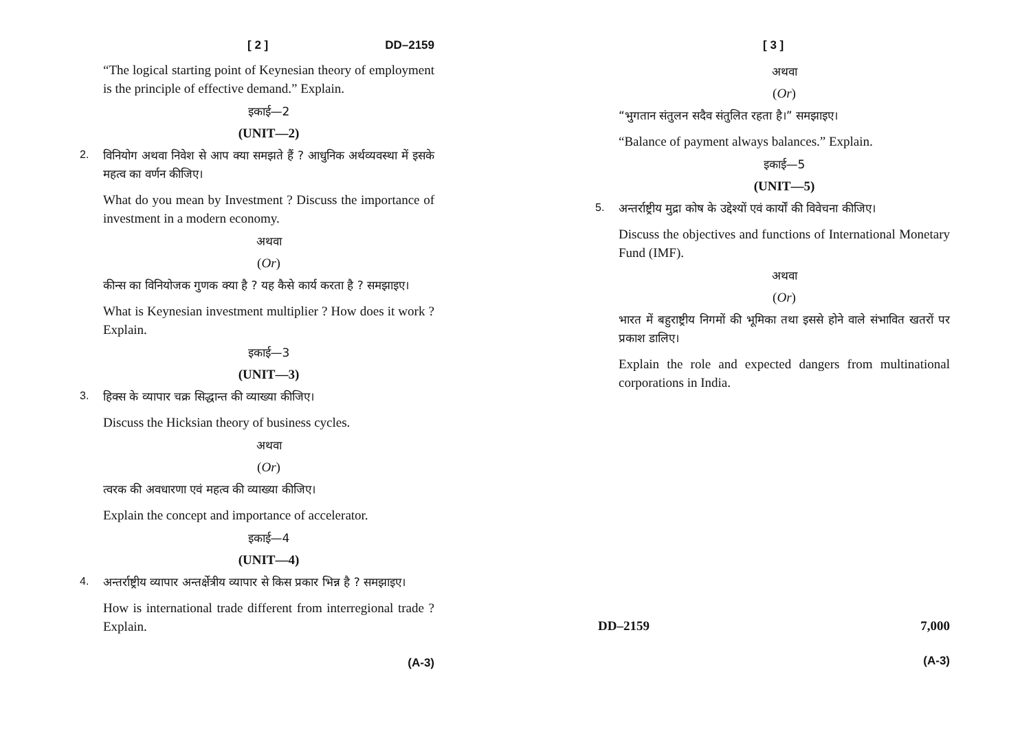[ 2 ] DD–2159
“The logical starting point of Keynesian theory of employment is the principle of effective demand.” Explain.
इकाई—2
(UNIT—2)
2.
विनियोग अथवा निवेश से आप क्या समझते हैं ? आधुनिक अर्थव्यवस्था में इसके महत्व का वर्णन कीजिए।
What do you mean by Investment ? Discuss the importance of investment in a modern economy.
अथवा
(Or)
कीन्स का विनियोजक गुणक क्या है ? यह कैसे कार्य करता है ? समझाइए।
What is Keynesian investment multiplier ? How does it work ? Explain.
इकाई—3
(UNIT—3)
3.
हिक्स के व्यापार चक्र सिद्धान्त की व्याख्या कीजिए।
Discuss the Hicksian theory of business cycles.
अथवा
(Or)
त्वरक की अवधारणा एवं महत्व की व्याख्या कीजिए।
Explain the concept and importance of accelerator.
इकाई—4
(UNIT—4)
4.
अन्तर्राष्ट्रीय व्यापार अन्तर्क्षेत्रीय व्यापार से किस प्रकार भिन्न है ? समझाइए।
How is international trade different from interregional trade ? Explain.
(A-3)
[ 3 ]
अथवा
(Or)
“भुगतान संतुलन सदैव संतुलित रहता है।” समझाइए।
“Balance of payment always balances.” Explain.
इकाई—5
(UNIT—5)
5.
अन्तर्राष्ट्रीय मुद्रा कोष के उद्देश्यों एवं कार्यों की विवेचना कीजिए।
Discuss the objectives and functions of International Monetary Fund (IMF).
अथवा
(Or)
भारत में बहुराष्ट्रीय निगमों की भूमिका तथा इससे होने वाले संभावित खतरों पर प्रकाश डालिए।
Explain the role and expected dangers from multinational corporations in India.
DD–2159 7,000
(A-3)